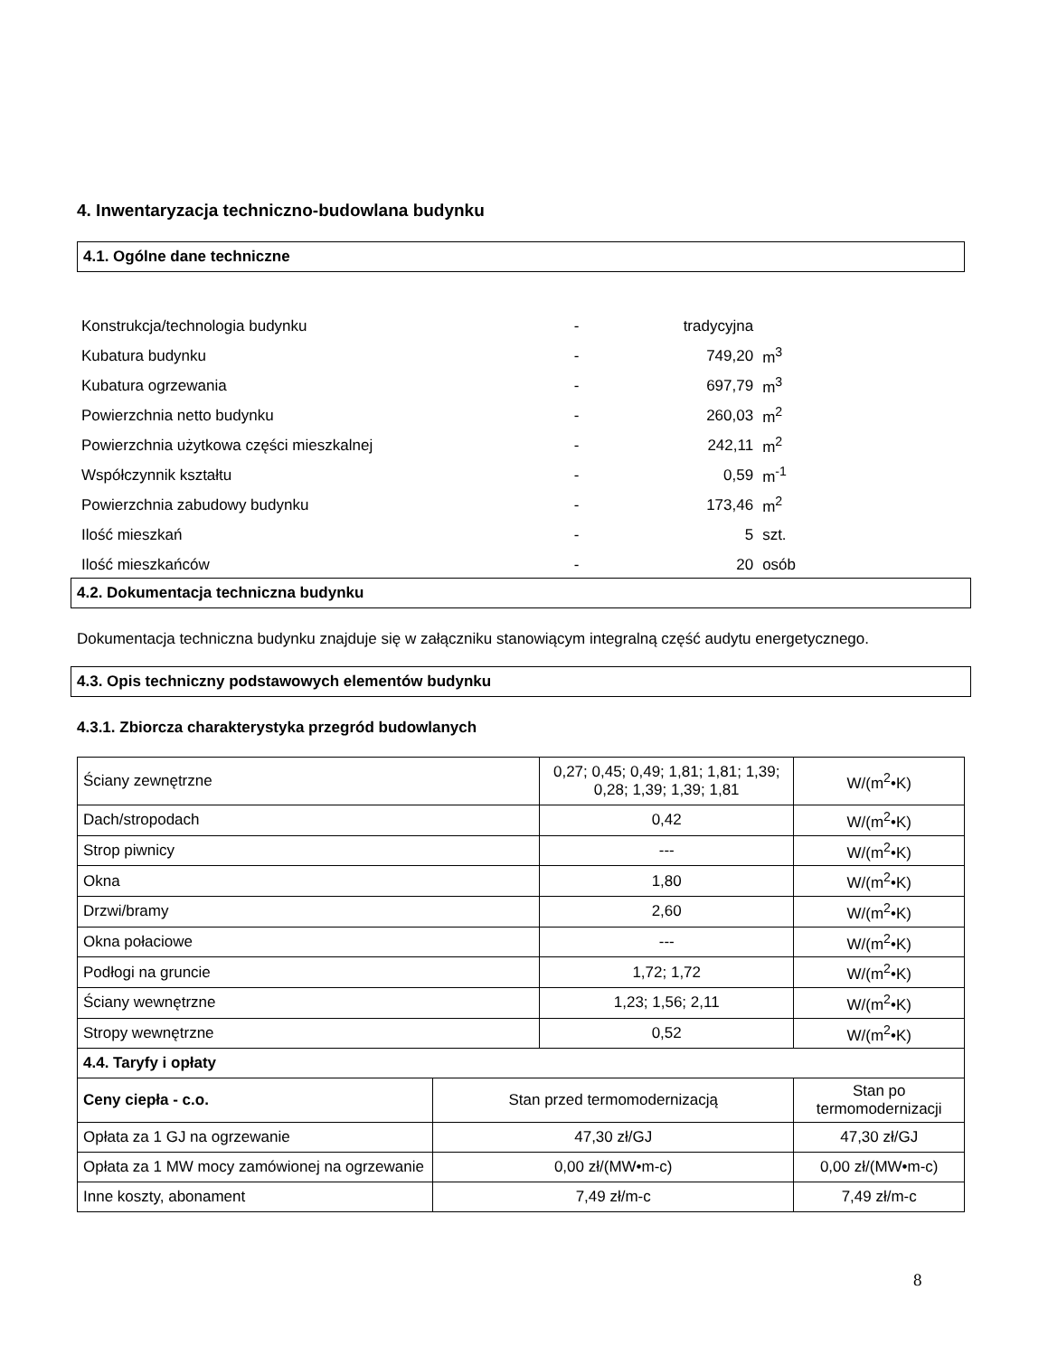4. Inwentaryzacja techniczno-budowlana budynku
4.1. Ogólne dane techniczne
| Konstrukcja/technologia budynku | - | tradycyjna | |
| Kubatura budynku | - | 749,20 | m<sup>3</sup> |
| Kubatura ogrzewania | - | 697,79 | m<sup>3</sup> |
| Powierzchnia netto budynku | - | 260,03 | m<sup>2</sup> |
| Powierzchnia użytkowa części mieszkalnej | - | 242,11 | m<sup>2</sup> |
| Współczynnik kształtu | - | 0,59 | m<sup>-1</sup> |
| Powierzchnia zabudowy budynku | - | 173,46 | m<sup>2</sup> |
| Ilość mieszkań | - | 5 | szt. |
| Ilość mieszkańców | - | 20 | osób |
4.2. Dokumentacja techniczna budynku
Dokumentacja techniczna budynku znajduje się w załączniku stanowiącym integralną część audytu energetycznego.
4.3. Opis techniczny podstawowych elementów budynku
4.3.1. Zbiorcza charakterystyka przegród budowlanych
| Ściany zewnętrzne | | 0,27; 0,45; 0,49; 1,81; 1,81; 1,39; 0,28; 1,39; 1,39; 1,81 | | W/(m<sup>2</sup>•K) |
| Dach/stropodach | | 0,42 | | W/(m<sup>2</sup>•K) |
| Strop piwnicy | | --- | | W/(m<sup>2</sup>•K) |
| Okna | | 1,80 | | W/(m<sup>2</sup>•K) |
| Drzwi/bramy | | 2,60 | | W/(m<sup>2</sup>•K) |
| Okna połaciowe | | --- | | W/(m<sup>2</sup>•K) |
| Podłogi na gruncie | | 1,72; 1,72 | | W/(m<sup>2</sup>•K) |
| Ściany wewnętrzne | | 1,23; 1,56; 2,11 | | W/(m<sup>2</sup>•K) |
| Stropy wewnętrzne | | 0,52 | | W/(m<sup>2</sup>•K) |
| 4.4. Taryfy i opłaty | | | | |
| Ceny ciepła - c.o. | Stan przed termomodernizacją | | Stan po termomodernizacji | |
| Opłata za 1 GJ na ogrzewanie | 47,30 zł/GJ | | 47,30 zł/GJ | |
| Opłata za 1 MW mocy zamówionej na ogrzewanie | 0,00 zł/(MW•m-c) | | 0,00 zł/(MW•m-c) | |
| Inne koszty, abonament | 7,49 zł/m-c | | 7,49 zł/m-c | |
8